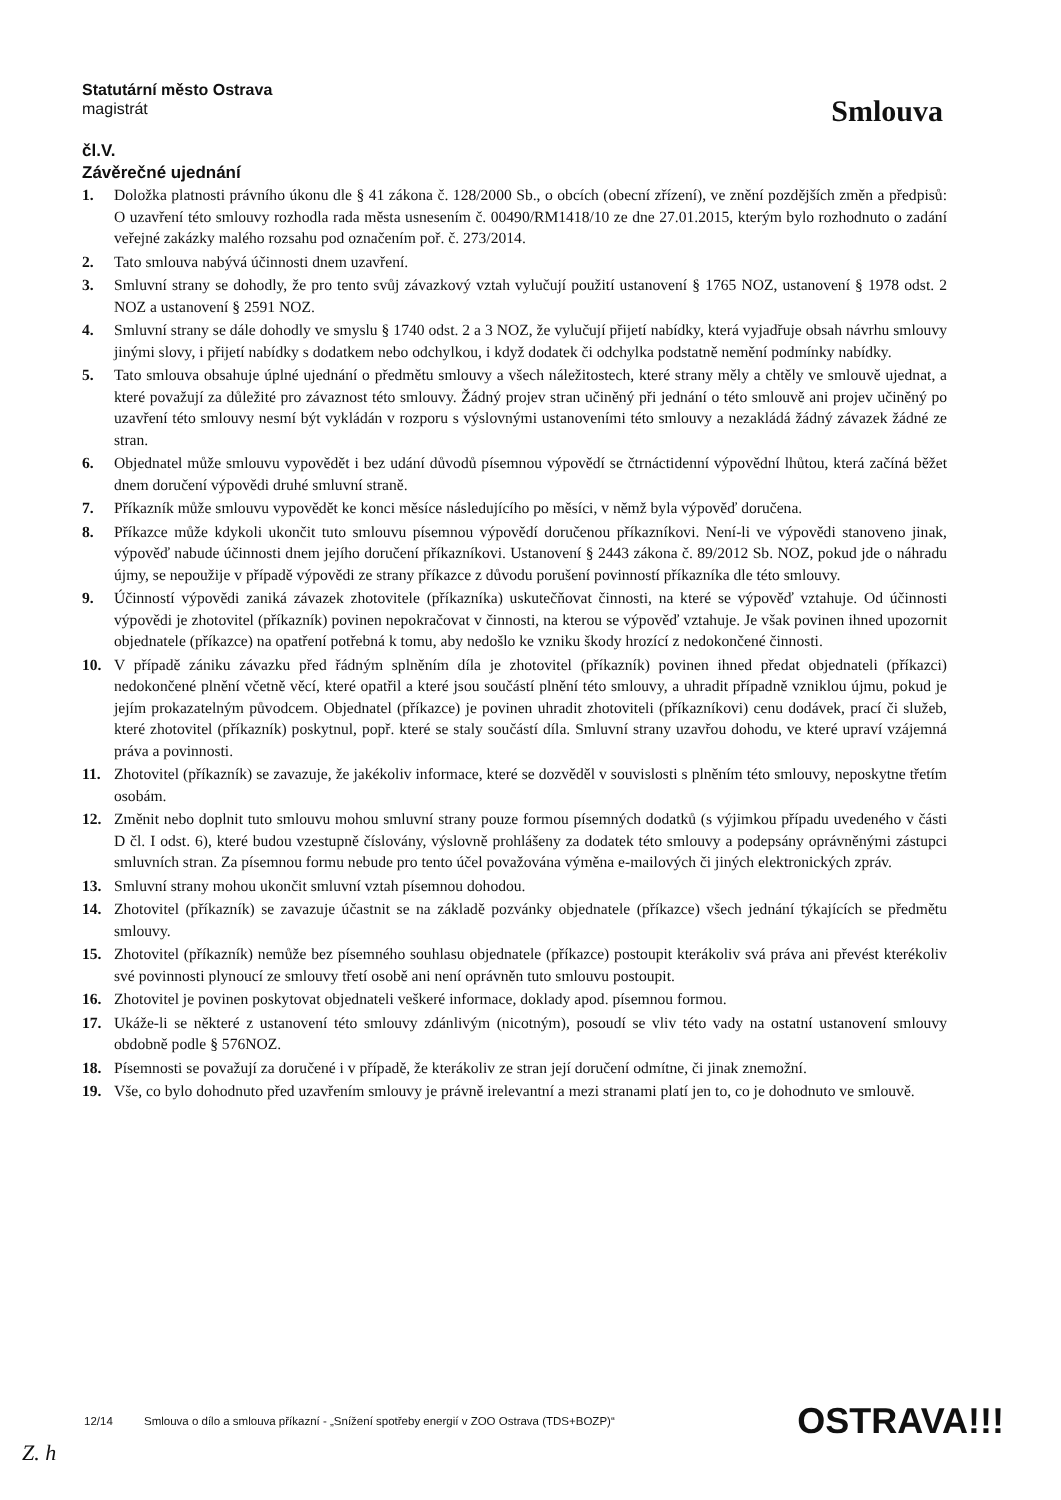Statutární město Ostrava
magistrát
Smlouva
čl.V.
Závěrečné ujednání
1. Doložka platnosti právního úkonu dle § 41 zákona č. 128/2000 Sb., o obcích (obecní zřízení), ve znění pozdějších změn a předpisů: O uzavření této smlouvy rozhodla rada města usnesením č. 00490/RM1418/10 ze dne 27.01.2015, kterým bylo rozhodnuto o zadání veřejné zakázky malého rozsahu pod označením poř. č. 273/2014.
2. Tato smlouva nabývá účinnosti dnem uzavření.
3. Smluvní strany se dohodly, že pro tento svůj závazkový vztah vylučují použití ustanovení § 1765 NOZ, ustanovení § 1978 odst. 2 NOZ a ustanovení § 2591 NOZ.
4. Smluvní strany se dále dohodly ve smyslu § 1740 odst. 2 a 3 NOZ, že vylučují přijetí nabídky, která vyjadřuje obsah návrhu smlouvy jinými slovy, i přijetí nabídky s dodatkem nebo odchylkou, i když dodatek či odchylka podstatně nemění podmínky nabídky.
5. Tato smlouva obsahuje úplné ujednání o předmětu smlouvy a všech náležitostech, které strany měly a chtěly ve smlouvě ujednat, a které považují za důležité pro závaznost této smlouvy. Žádný projev stran učiněný při jednání o této smlouvě ani projev učiněný po uzavření této smlouvy nesmí být vykládán v rozporu s výslovnými ustanoveními této smlouvy a nezakládá žádný závazek žádné ze stran.
6. Objednatel může smlouvu vypovědět i bez udání důvodů písemnou výpovědí se čtrnáctidenní výpovědní lhůtou, která začíná běžet dnem doručení výpovědi druhé smluvní straně.
7. Příkazník může smlouvu vypovědět ke konci měsíce následujícího po měsíci, v němž byla výpověď doručena.
8. Příkazce může kdykoli ukončit tuto smlouvu písemnou výpovědí doručenou příkazníkovi. Není-li ve výpovědi stanoveno jinak, výpověď nabude účinnosti dnem jejího doručení příkazníkovi. Ustanovení § 2443 zákona č. 89/2012 Sb. NOZ, pokud jde o náhradu újmy, se nepoužije v případě výpovědi ze strany příkazce z důvodu porušení povinností příkazníka dle této smlouvy.
9. Účinností výpovědi zaniká závazek zhotovitele (příkazníka) uskutečňovat činnosti, na které se výpověď vztahuje. Od účinnosti výpovědi je zhotovitel (příkazník) povinen nepokračovat v činnosti, na kterou se výpověď vztahuje. Je však povinen ihned upozornit objednatele (příkazce) na opatření potřebná k tomu, aby nedošlo ke vzniku škody hrozící z nedokončené činnosti.
10. V případě zániku závazku před řádným splněním díla je zhotovitel (příkazník) povinen ihned předat objednateli (příkazci) nedokončené plnění včetně věcí, které opatřil a které jsou součástí plnění této smlouvy, a uhradit případně vzniklou újmu, pokud je jejím prokazatelným původcem. Objednatel (příkazce) je povinen uhradit zhotoviteli (příkazníkovi) cenu dodávek, prací či služeb, které zhotovitel (příkazník) poskytnul, popř. které se staly součástí díla. Smluvní strany uzavřou dohodu, ve které upraví vzájemná práva a povinnosti.
11. Zhotovitel (příkazník) se zavazuje, že jakékoliv informace, které se dozvěděl v souvislosti s plněním této smlouvy, neposkytne třetím osobám.
12. Změnit nebo doplnit tuto smlouvu mohou smluvní strany pouze formou písemných dodatků (s výjimkou případu uvedeného v části D čl. I odst. 6), které budou vzestupně číslovány, výslovně prohlášeny za dodatek této smlouvy a podepsány oprávněnými zástupci smluvních stran. Za písemnou formu nebude pro tento účel považována výměna e-mailových či jiných elektronických zpráv.
13. Smluvní strany mohou ukončit smluvní vztah písemnou dohodou.
14. Zhotovitel (příkazník) se zavazuje účastnit se na základě pozvánky objednatele (příkazce) všech jednání týkajících se předmětu smlouvy.
15. Zhotovitel (příkazník) nemůže bez písemného souhlasu objednatele (příkazce) postoupit kterákoliv svá práva ani převést kterékoliv své povinnosti plynoucí ze smlouvy třetí osobě ani není oprávněn tuto smlouvu postoupit.
16. Zhotovitel je povinen poskytovat objednateli veškeré informace, doklady apod. písemnou formou.
17. Ukáže-li se některé z ustanovení této smlouvy zdánlivým (nicotným), posoudí se vliv této vady na ostatní ustanovení smlouvy obdobně podle § 576NOZ.
18. Písemnosti se považují za doručené i v případě, že kterákoliv ze stran její doručení odmítne, či jinak znemožní.
19. Vše, co bylo dohodnuto před uzavřením smlouvy je právně irelevantní a mezi stranami platí jen to, co je dohodnuto ve smlouvě.
12/14 Smlouva o dílo a smlouva příkazní - „Snížení spotřeby energií v ZOO Ostrava (TDS+BOZP)“ OSTRAVA!!!
Z. h